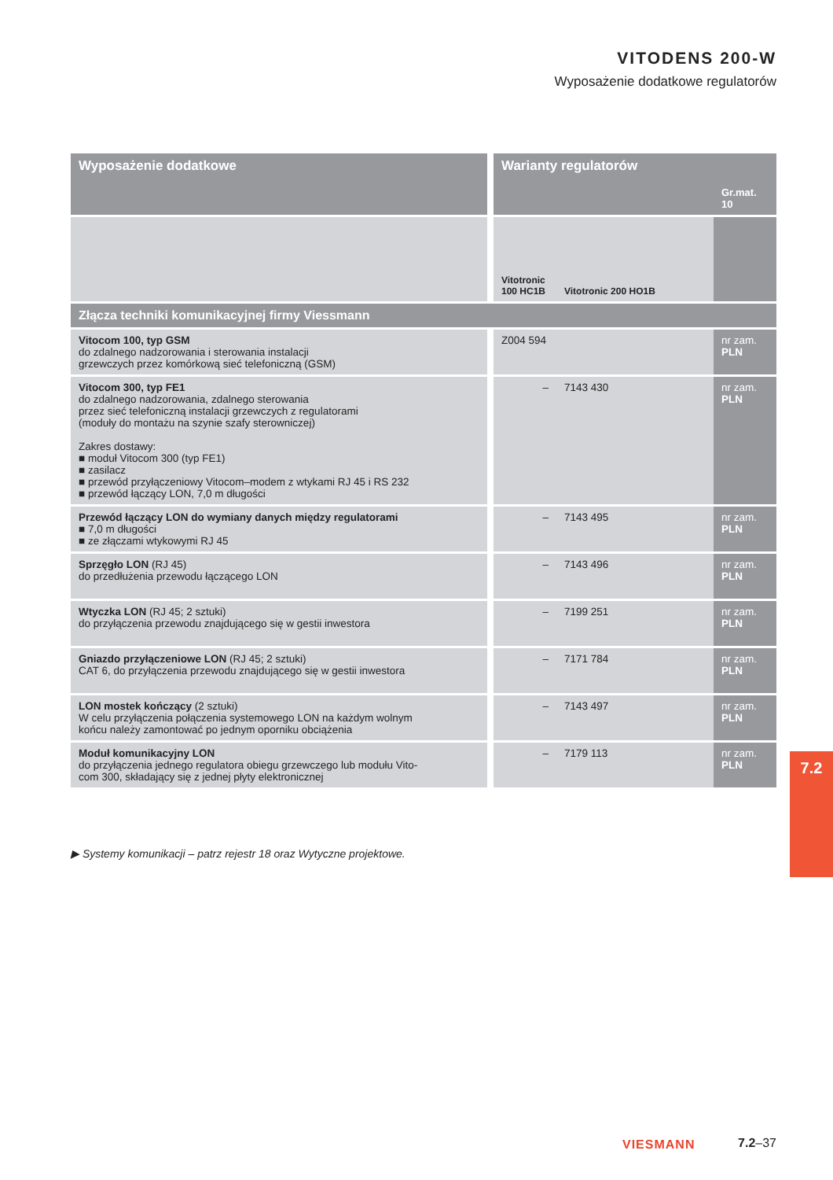VITODENS 200-W
Wyposażenie dodatkowe regulatorów
| Wyposażenie dodatkowe | Warianty regulatorów | | | Gr.mat. 10 |
| --- | --- | --- | --- | --- |
| | Vitotronic 100 HC1B | Vitotronic 200 HO1B | | |
| Złącza techniki komunikacyjnej firmy Viessmann | | | | |
| Vitocom 100, typ GSM do zdalnego nadzorowania i sterowania instalacji grzewczych przez komórkową sieć telefoniczną (GSM) | Z004 594 | | | nr zam. PLN |
| Vitocom 300, typ FE1 do zdalnego nadzorowania, zdalnego sterowania przez sieć telefoniczną instalacji grzewczych z regulatorami (moduły do montażu na szynie szafy sterowniczej) Zakres dostawy: ■ moduł Vitocom 300 (typ FE1) ■ zasilacz ■ przewód przyłączeniowy Vitocom–modem z wtykami RJ 45 i RS 232 ■ przewód łączący LON, 7,0 m długości | – | 7143 430 | | nr zam. PLN |
| Przewód łączący LON do wymiany danych między regulatorami ■ 7,0 m długości ■ ze złączami wtykowymi RJ 45 | – | 7143 495 | | nr zam. PLN |
| Sprzęgło LON (RJ 45) do przedłużenia przewodu łączącego LON | – | 7143 496 | | nr zam. PLN |
| Wtyczka LON (RJ 45; 2 sztuki) do przyłączenia przewodu znajdującego się w gestii inwestora | – | 7199 251 | | nr zam. PLN |
| Gniazdo przyłączeniowe LON (RJ 45; 2 sztuki) CAT 6, do przyłączenia przewodu znajdującego się w gestii inwestora | – | 7171 784 | | nr zam. PLN |
| LON mostek kończący (2 sztuki) W celu przyłączenia połączenia systemowego LON na każdym wolnym końcu należy zamontować po jednym oporniku obciążenia | – | 7143 497 | | nr zam. PLN |
| Moduł komunikacyjny LON do przyłączenia jednego regulatora obiegu grzewczego lub modułu Vito- com 300, składający się z jednej płyty elektronicznej | – | 7179 113 | | nr zam. PLN |
▶ Systemy komunikacji – patrz rejestr 18 oraz Wytyczne projektowe.
7.2
VIESMANN 7.2–37